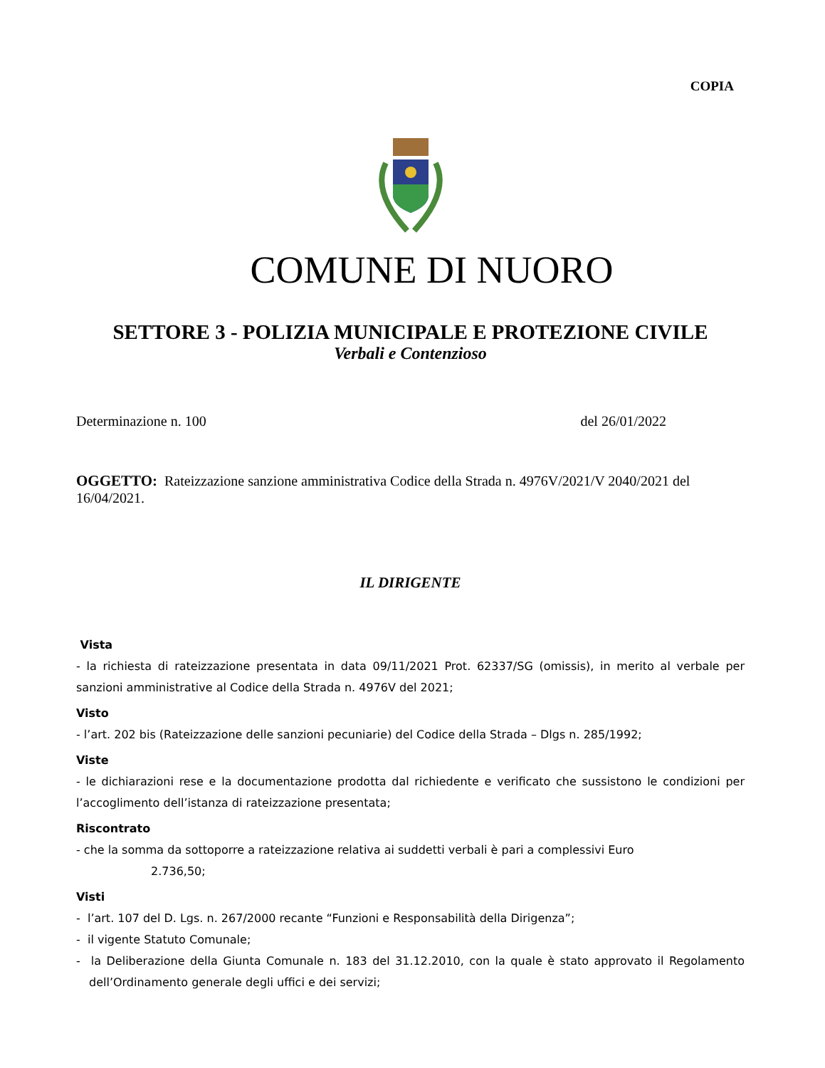COPIA
COMUNE DI NUORO
SETTORE 3 - POLIZIA MUNICIPALE E PROTEZIONE CIVILE
Verbali e Contenzioso
Determinazione n. 100 del 26/01/2022
OGGETTO: Rateizzazione sanzione amministrativa Codice della Strada n. 4976V/2021/V 2040/2021 del 16/04/2021.
IL DIRIGENTE
Vista
- la richiesta di rateizzazione presentata in data 09/11/2021 Prot. 62337/SG (omissis), in merito al verbale per sanzioni amministrative al Codice della Strada n. 4976V del 2021;
Visto
- l’art. 202 bis (Rateizzazione delle sanzioni pecuniarie) del Codice della Strada – Dlgs n. 285/1992;
Viste
- le dichiarazioni rese e la documentazione prodotta dal richiedente e verificato che sussistono le condizioni per l’accoglimento dell’istanza di rateizzazione presentata;
Riscontrato
- che la somma da sottoporre a rateizzazione relativa ai suddetti verbali è pari a complessivi Euro
2.736,50;
Visti
- l’art. 107 del D. Lgs. n. 267/2000 recante “Funzioni e Responsabilità della Dirigenza”;
- il vigente Statuto Comunale;
- la Deliberazione della Giunta Comunale n. 183 del 31.12.2010, con la quale è stato approvato il Regolamento dell’Ordinamento generale degli uffici e dei servizi;